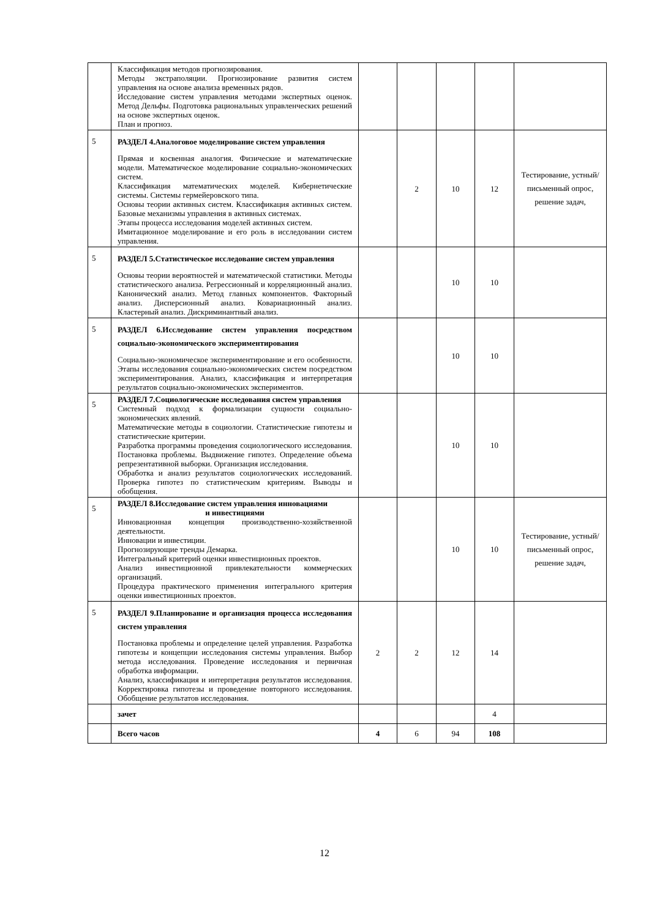| | Классификация методов прогнозирования. Методы экстраполяции. Прогнозирование развития систем управления на основе анализа временных рядов. Исследование систем управления методами экспертных оценок. Метод Дельфы. Подготовка рациональных управленческих решений на основе экспертных оценок. План и прогноз. | | | | | |
| 5 | РАЗДЕЛ 4.Аналоговое моделирование систем управления Прямая и косвенная аналогия. Физические и математические модели. Математическое моделирование социально-экономических систем. Классификация математических моделей. Кибернетические системы. Системы гермейеровского типа. Основы теории активных систем. Классификация активных систем. Базовые механизмы управления в активных системах. Этапы процесса исследования моделей активных систем. Имитационное моделирование и его роль в исследовании систем управления. | | 2 | 10 | 12 | Тестирование, устный/письменный опрос, решение задач, |
| 5 | РАЗДЕЛ 5.Статистическое исследование систем управления Основы теории вероятностей и математической статистики. Методы статистического анализа. Регрессионный и корреляционный анализ. Канонический анализ. Метод главных компонентов. Факторный анализ. Дисперсионный анализ. Ковариационный анализ. Кластерный анализ. Дискриминантный анализ. | | | 10 | 10 | |
| 5 | РАЗДЕЛ 6.Исследование систем управления посредством социально-экономического экспериментирования Социально-экономическое экспериментирование и его особенности. Этапы исследования социально-экономических систем посредством экспериментирования. Анализ, классификация и интерпретация результатов социально-экономических экспериментов. | | | 10 | 10 | |
| 5 | РАЗДЕЛ 7.Социологические исследования систем управления Системный подход к формализации сущности социально-экономических явлений. Математические методы в социологии. Статистические гипотезы и статистические критерии. Разработка программы проведения социологического исследования. Постановка проблемы. Выдвижение гипотез. Определение объема репрезентативной выборки. Организация исследования. Обработка и анализ результатов социологических исследований. Проверка гипотез по статистическим критериям. Выводы и обобщения. | | | 10 | 10 | |
| 5 | РАЗДЕЛ 8.Исследование систем управления инновациями и инвестициями Инновационная концепция производственно-хозяйственной деятельности. Инновации и инвестиции. Прогнозирующие тренды Демарка. Интегральный критерий оценки инвестиционных проектов. Анализ инвестиционной привлекательности коммерческих организаций. Процедура практического применения интегрального критерия оценки инвестиционных проектов. | | | 10 | 10 | Тестирование, устный/письменный опрос, решение задач, |
| 5 | РАЗДЕЛ 9.Планирование и организация процесса исследования систем управления Постановка проблемы и определение целей управления. Разработка гипотезы и концепции исследования системы управления. Выбор метода исследования. Проведение исследования и первичная обработка информации. Анализ, классификация и интерпретация результатов исследования. Корректировка гипотезы и проведение повторного исследования. Обобщение результатов исследования. | 2 | 2 | 12 | 14 | |
| | зачет | | | | 4 | |
| | Всего часов | 4 | 6 | 94 | 108 | |
12